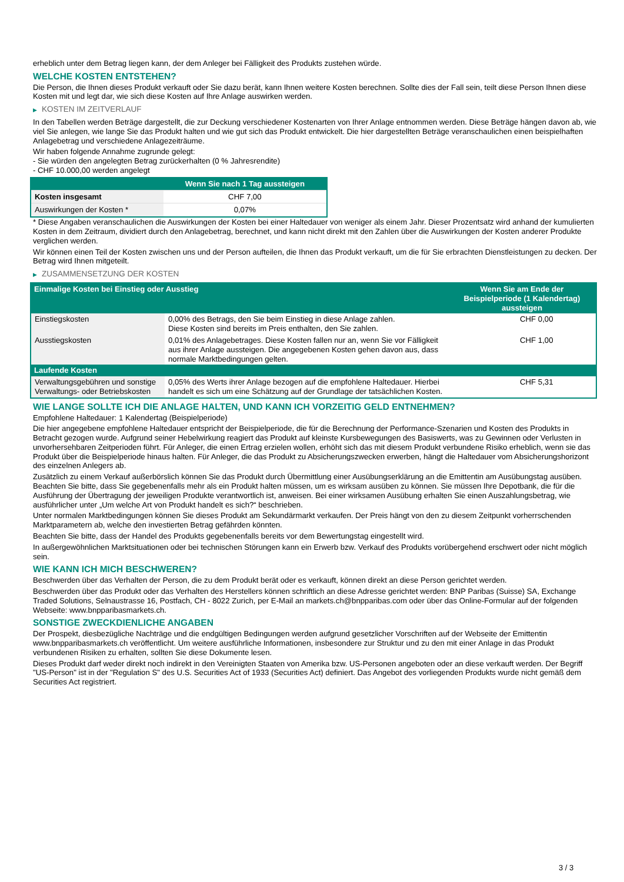erheblich unter dem Betrag liegen kann, der dem Anleger bei Fälligkeit des Produkts zustehen würde.
WELCHE KOSTEN ENTSTEHEN?
Die Person, die Ihnen dieses Produkt verkauft oder Sie dazu berät, kann Ihnen weitere Kosten berechnen. Sollte dies der Fall sein, teilt diese Person Ihnen diese Kosten mit und legt dar, wie sich diese Kosten auf Ihre Anlage auswirken werden.
▶ KOSTEN IM ZEITVERLAUF
In den Tabellen werden Beträge dargestellt, die zur Deckung verschiedener Kostenarten von Ihrer Anlage entnommen werden. Diese Beträge hängen davon ab, wie viel Sie anlegen, wie lange Sie das Produkt halten und wie gut sich das Produkt entwickelt. Die hier dargestellten Beträge veranschaulichen einen beispielhaften Anlagebetrag und verschiedene Anlagezeiträume.
Wir haben folgende Annahme zugrunde gelegt:
- Sie würden den angelegten Betrag zurückerhalten (0 % Jahresrendite)
- CHF 10.000,00 werden angelegt
| | Wenn Sie nach 1 Tag aussteigen |
| --- | --- |
| Kosten insgesamt | CHF 7,00 |
| Auswirkungen der Kosten * | 0,07% |
* Diese Angaben veranschaulichen die Auswirkungen der Kosten bei einer Haltedauer von weniger als einem Jahr. Dieser Prozentsatz wird anhand der kumulierten Kosten in dem Zeitraum, dividiert durch den Anlagebetrag, berechnet, und kann nicht direkt mit den Zahlen über die Auswirkungen der Kosten anderer Produkte verglichen werden.
Wir können einen Teil der Kosten zwischen uns und der Person aufteilen, die Ihnen das Produkt verkauft, um die für Sie erbrachten Dienstleistungen zu decken. Der Betrag wird Ihnen mitgeteilt.
▶ ZUSAMMENSETZUNG DER KOSTEN
| Einmalige Kosten bei Einstieg oder Ausstieg | | Wenn Sie am Ende der Beispielperiode (1 Kalendertag) aussteigen |
| --- | --- | --- |
| Einstiegskosten | 0,00% des Betrags, den Sie beim Einstieg in diese Anlage zahlen. Diese Kosten sind bereits im Preis enthalten, den Sie zahlen. | CHF 0,00 |
| Ausstiegskosten | 0,01% des Anlagebetrages. Diese Kosten fallen nur an, wenn Sie vor Fälligkeit aus ihrer Anlage aussteigen. Die angegebenen Kosten gehen davon aus, dass normale Marktbedingungen gelten. | CHF 1,00 |
| Laufende Kosten | | |
| Verwaltungsgebühren und sonstige Verwaltungs- oder Betriebskosten | 0,05% des Werts ihrer Anlage bezogen auf die empfohlene Haltedauer. Hierbei handelt es sich um eine Schätzung auf der Grundlage der tatsächlichen Kosten. | CHF 5,31 |
WIE LANGE SOLLTE ICH DIE ANLAGE HALTEN, UND KANN ICH VORZEITIG GELD ENTNEHMEN?
Empfohlene Haltedauer: 1 Kalendertag (Beispielperiode)
Die hier angegebene empfohlene Haltedauer entspricht der Beispielperiode, die für die Berechnung der Performance-Szenarien und Kosten des Produkts in Betracht gezogen wurde. Aufgrund seiner Hebelwirkung reagiert das Produkt auf kleinste Kursbewegungen des Basiswerts, was zu Gewinnen oder Verlusten in unvorhersehbaren Zeitperioden führt. Für Anleger, die einen Ertrag erzielen wollen, erhöht sich das mit diesem Produkt verbundene Risiko erheblich, wenn sie das Produkt über die Beispielperiode hinaus halten. Für Anleger, die das Produkt zu Absicherungszwecken erwerben, hängt die Haltedauer vom Absicherungshorizont des einzelnen Anlegers ab.
Zusätzlich zu einem Verkauf außerbörslich können Sie das Produkt durch Übermittlung einer Ausübungserklärung an die Emittentin am Ausübungstag ausüben. Beachten Sie bitte, dass Sie gegebenenfalls mehr als ein Produkt halten müssen, um es wirksam ausüben zu können. Sie müssen Ihre Depotbank, die für die Ausführung der Übertragung der jeweiligen Produkte verantwortlich ist, anweisen. Bei einer wirksamen Ausübung erhalten Sie einen Auszahlungsbetrag, wie ausführlicher unter „Um welche Art von Produkt handelt es sich?“ beschrieben.
Unter normalen Marktbedingungen können Sie dieses Produkt am Sekundärmarkt verkaufen. Der Preis hängt von den zu diesem Zeitpunkt vorherrschenden Marktparametern ab, welche den investierten Betrag gefährden könnten.
Beachten Sie bitte, dass der Handel des Produkts gegebenenfalls bereits vor dem Bewertungstag eingestellt wird.
In außergewöhnlichen Marktsituationen oder bei technischen Störungen kann ein Erwerb bzw. Verkauf des Produkts vorübergehend erschwert oder nicht möglich sein.
WIE KANN ICH MICH BESCHWEREN?
Beschwerden über das Verhalten der Person, die zu dem Produkt berät oder es verkauft, können direkt an diese Person gerichtet werden.
Beschwerden über das Produkt oder das Verhalten des Herstellers können schriftlich an diese Adresse gerichtet werden: BNP Paribas (Suisse) SA, Exchange Traded Solutions, Selnaustrasse 16, Postfach, CH - 8022 Zurich, per E-Mail an markets.ch@bnpparibas.com oder über das Online-Formular auf der folgenden Webseite: www.bnpparibasmarkets.ch.
SONSTIGE ZWECKDIENLICHE ANGABEN
Der Prospekt, diesbezügliche Nachträge und die endgültigen Bedingungen werden aufgrund gesetzlicher Vorschriften auf der Webseite der Emittentin www.bnpparibasmarkets.ch veröffentlicht. Um weitere ausführliche Informationen, insbesondere zur Struktur und zu den mit einer Anlage in das Produkt verbundenen Risiken zu erhalten, sollten Sie diese Dokumente lesen.
Dieses Produkt darf weder direkt noch indirekt in den Vereinigten Staaten von Amerika bzw. US-Personen angeboten oder an diese verkauft werden. Der Begriff "US-Person" ist in der "Regulation S" des U.S. Securities Act of 1933 (Securities Act) definiert. Das Angebot des vorliegenden Produkts wurde nicht gemäß dem Securities Act registriert.
3 / 3